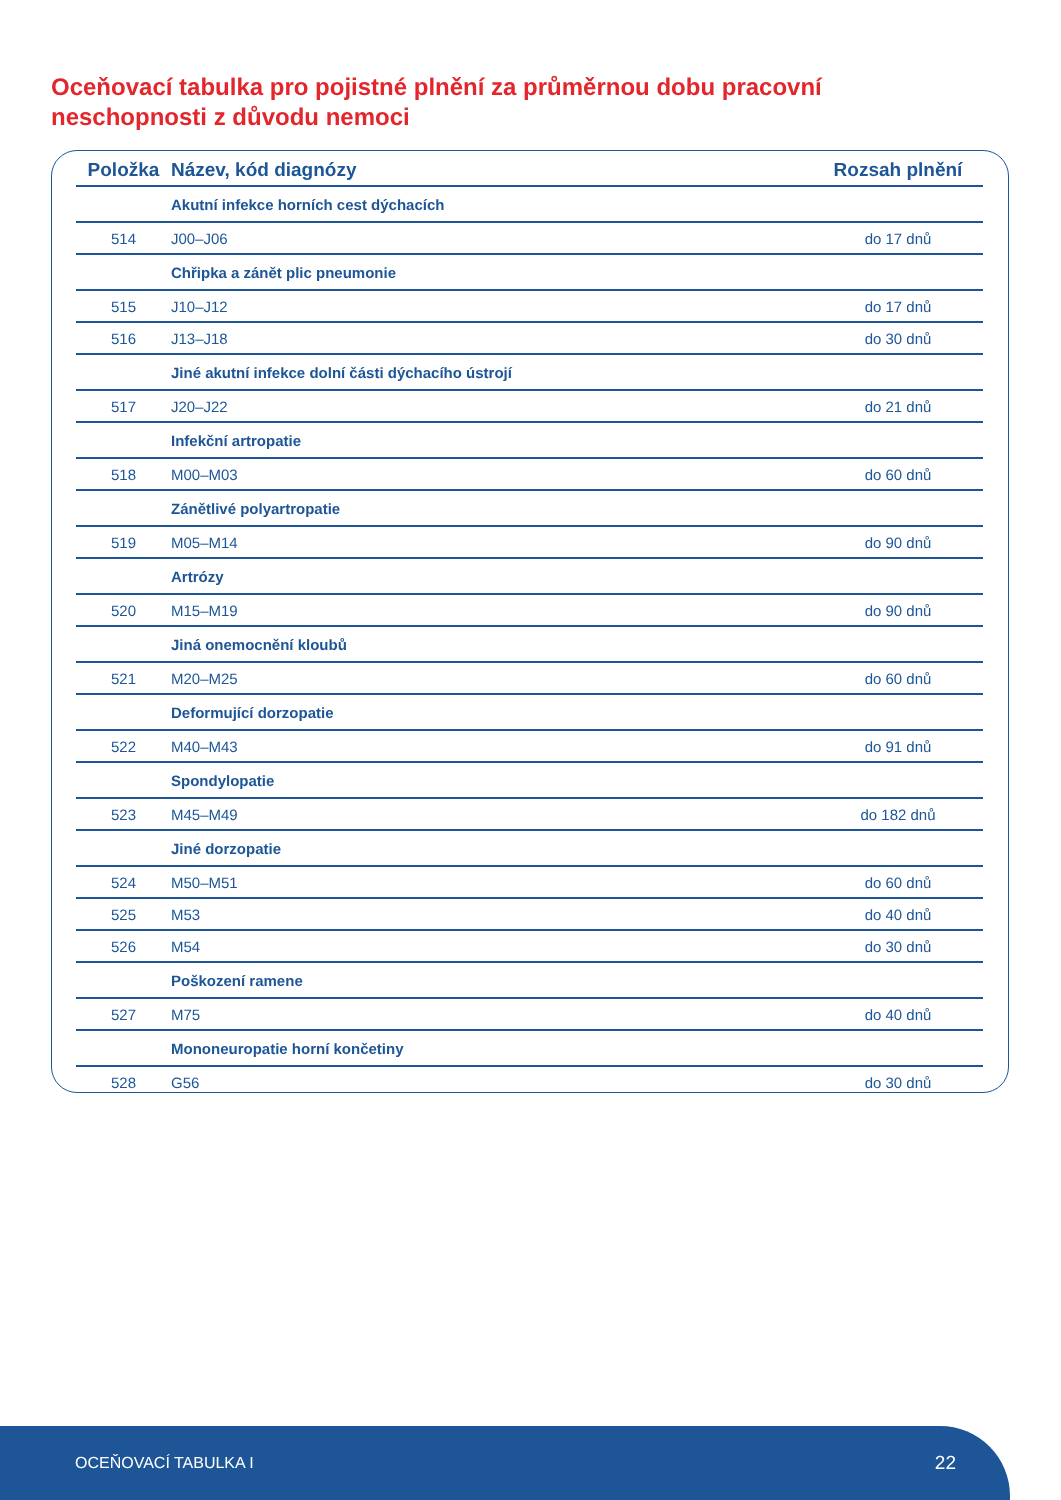Oceňovací tabulka pro pojistné plnění za průměrnou dobu pracovní neschopnosti z důvodu nemoci
| Položka | Název, kód diagnózy | Rozsah plnění |
| --- | --- | --- |
| | Akutní infekce horních cest dýchacích | |
| 514 | J00–J06 | do 17 dnů |
| | Chřipka a zánět plic pneumonie | |
| 515 | J10–J12 | do 17 dnů |
| 516 | J13–J18 | do 30 dnů |
| | Jiné akutní infekce dolní části dýchacího ústrojí | |
| 517 | J20–J22 | do 21 dnů |
| | Infekční artropatie | |
| 518 | M00–M03 | do 60 dnů |
| | Zánětlivé polyartropatie | |
| 519 | M05–M14 | do 90 dnů |
| | Artrózy | |
| 520 | M15–M19 | do 90 dnů |
| | Jiná onemocnění kloubů | |
| 521 | M20–M25 | do 60 dnů |
| | Deformující dorzopatie | |
| 522 | M40–M43 | do 91 dnů |
| | Spondylopatie | |
| 523 | M45–M49 | do 182 dnů |
| | Jiné dorzopatie | |
| 524 | M50–M51 | do 60 dnů |
| 525 | M53 | do 40 dnů |
| 526 | M54 | do 30 dnů |
| | Poškození ramene | |
| 527 | M75 | do 40 dnů |
| | Mononeuropatie horní končetiny | |
| 528 | G56 | do 30 dnů |
OCEŇOVACÍ TABULKA I 22